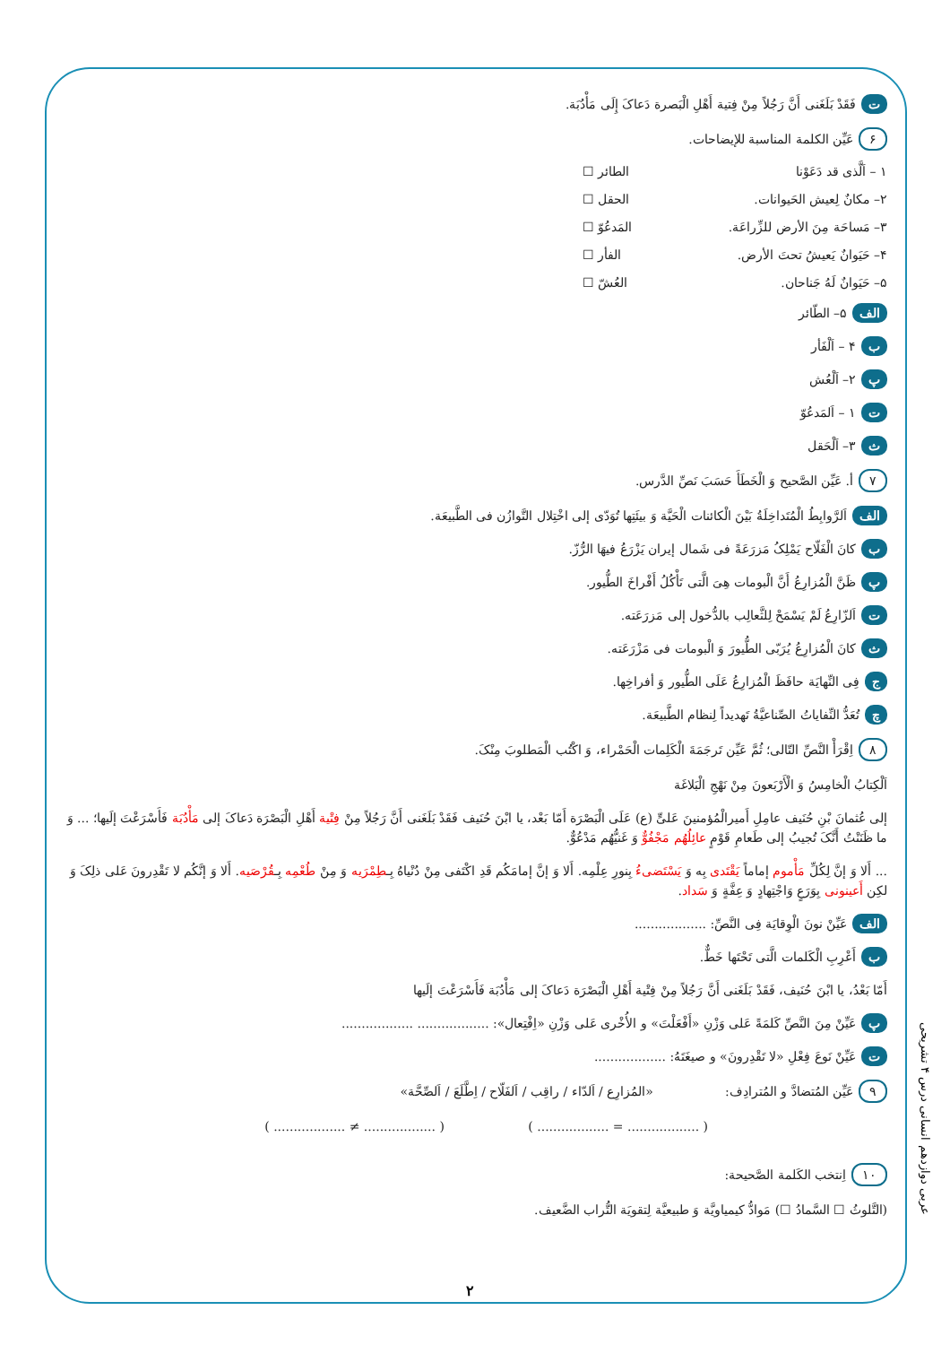ت فَقَدْ بَلَغَنی أَنَّ رَجُلاً مِنْ فِتیة أَهْلِ الْبَصرة دَعاکَ إِلَی مَأْدُبَة.
۶ عَیِّن الکلمة المناسبة للإیضاحات.
۱ – اَلَّذی قد دَعَوْنا الطائر ☐
۲– مکانٌ لِعیش الحَیوانات. الحقل ☐
۳– مَساحَة مِنَ الأرض للزِّراعَة. المَدعُوّ ☐
۴– حَیَوانٌ یَعیشُ تحتَ الأرض. الفأر ☐
۵– حَیَوانٌ لَهُ جَناحان. العُشّ ☐
الف ۵– الطّائر
ب ۴ – اَلْفَأر
پ ۲– اَلْعُش
ت ۱ – اَلمَدعُوّ
ث ۳– اَلْحَقل
۷ أ. عَیِّن الصَّحیح وَ الْخَطَأَ حَسَبَ نَصِّ الدَّرس.
الف اَلرَّوابِطُ الْمُتَداخِلَةُ بَیْنَ الْکائنات الْحَیَّة وَ بیئَتِها تُوَدّی إلی اخْتِلال التَّوازُن فی الطَّبیعَة.
ب کانَ الْفَلّاح یَمْلِکُ مَزرَعَةً فی شَمال إیران یَزْرَعُ فیهَا الرُّزّ.
پ ظَنَّ الْمُزارِعُ أَنَّ الْبومات هِیَ الَّتی تَأْکُلُ أَفْراخَ الطُّیور.
ت اَلزّارِعُ لَمْ یَسْمَحْ لِلثَّعالِب بالدُّخول إلی مَزرَعَته.
ث کانَ الْمُزارِعُ یُرَبّی الطُّیورَ وَ الْبومات فی مَزْرَعَته.
ج فِی النِّهایَة حافَظَ الْمُزارِعُ عَلَی الطُّیور وَ أفراخِها.
چ تُعَدُّ النِّفایاتُ الصِّناعیَّةُ تَهدیداً لِنظام الطَّبیعَة.
۸ اِقْرَأْ النَّصِّ التّالی؛ ثُمَّ عَیِّن تَرجَمَةَ الْکَلِمات الْحَمْراء، وَ اکْتُب الْمَطلوبَ مِنْکَ.
اَلْکِتابُ الْخامِسُ وَ الْأَرْبَعونَ مِنْ نَهْجِ الْبَلاغَة
إلی عُثمانَ بْنِ حُنَیف عامِلِ أَمیرالْمُؤمنینَ عَلیٍّ (ع) عَلَی الْبَصْرَة أَمّا بَعْد، یا ابْنَ حُنَیف فَقَدْ بَلَغَنی أَنَّ رَجُلاً مِنْ فِتْیة أَهْلِ الْبَصْرَة دَعاکَ إلی مَأْدُبَة فَأَسْرَعْتَ إلَیها؛ ... وَ ما ظَنَنْتُ أَنَّکَ تُجیبُ إلی طَعامِ قَوْمٍ عائِلُهُم مَجْفُوٌّ وَ غَنیُّهُم مَدْعُوٌّ.
... أَلا وَ إنَّ لِکُلِّ مَأْموم إماماً یَقْتَدی بِه وَ یَسْتَضیءُ بِنورِ عِلْمِه. أَلا وَ إنَّ إمامَکُم قَدِ اکْتَفی مِنْ دُنْیاهُ بِـطِمْرَیه وَ مِنْ طُعْمِه بِـقُرْصَیه. أَلا وَ إنَّکُم لا تَقْدِرونَ عَلی ذلِکَ وَ لکِن أَعینونی بِوَرَعٍ وَاجْتِهادٍ وَ عِفَّةٍ وَ سَداد.
الف عَیِّنْ نونَ الْوِقایَة فِی النَّصِّ: ..................
ب أَعْرِبِ الْکَلمات الَّتی تَحْتَها خَطٌّ.
أَمّا بَعْدُ، یا ابْنَ حُنَیف، فَقَدْ بَلَغَنی أَنَّ رَجُلاً مِنْ فِتْیة أَهْلِ الْبَصْرَة دَعاکَ إلی مَأْدُبَة فَأَسْرَعْتَ إلَیها
پ عَیِّنْ مِنَ النَّصِّ کَلمَةً عَلی وَزْنِ «أَفْعَلْتَ» و الأُخْری عَلی وَزْنِ «اِفْتِعال»: .................. ..................
ت عَیِّنْ نَوعَ فِعْلِ «لا تَقْدِرونَ» و صیغَتَهُ: ..................
۹ عَیِّن المُتضادَّ و المُترادِف: «المُزارِع / اَلدّاء / راقِب / اَلفَلّاح / اِطَّلَعَ / اَلصِّحَّة»
( .................. = .................. ) ( .................. ≠ .................. )
۱۰ اِنتخب الکَلمة الصَّحیحة:
(التَّلوثُ ☐ السَّمادُ ☐) مَوادُّ کیمیاویَّة وَ طبیعیَّة لِتقویَة التُّراب الضَّعیف.
عربی دوازدهم انسانی درس ۴ تشریحی
۲